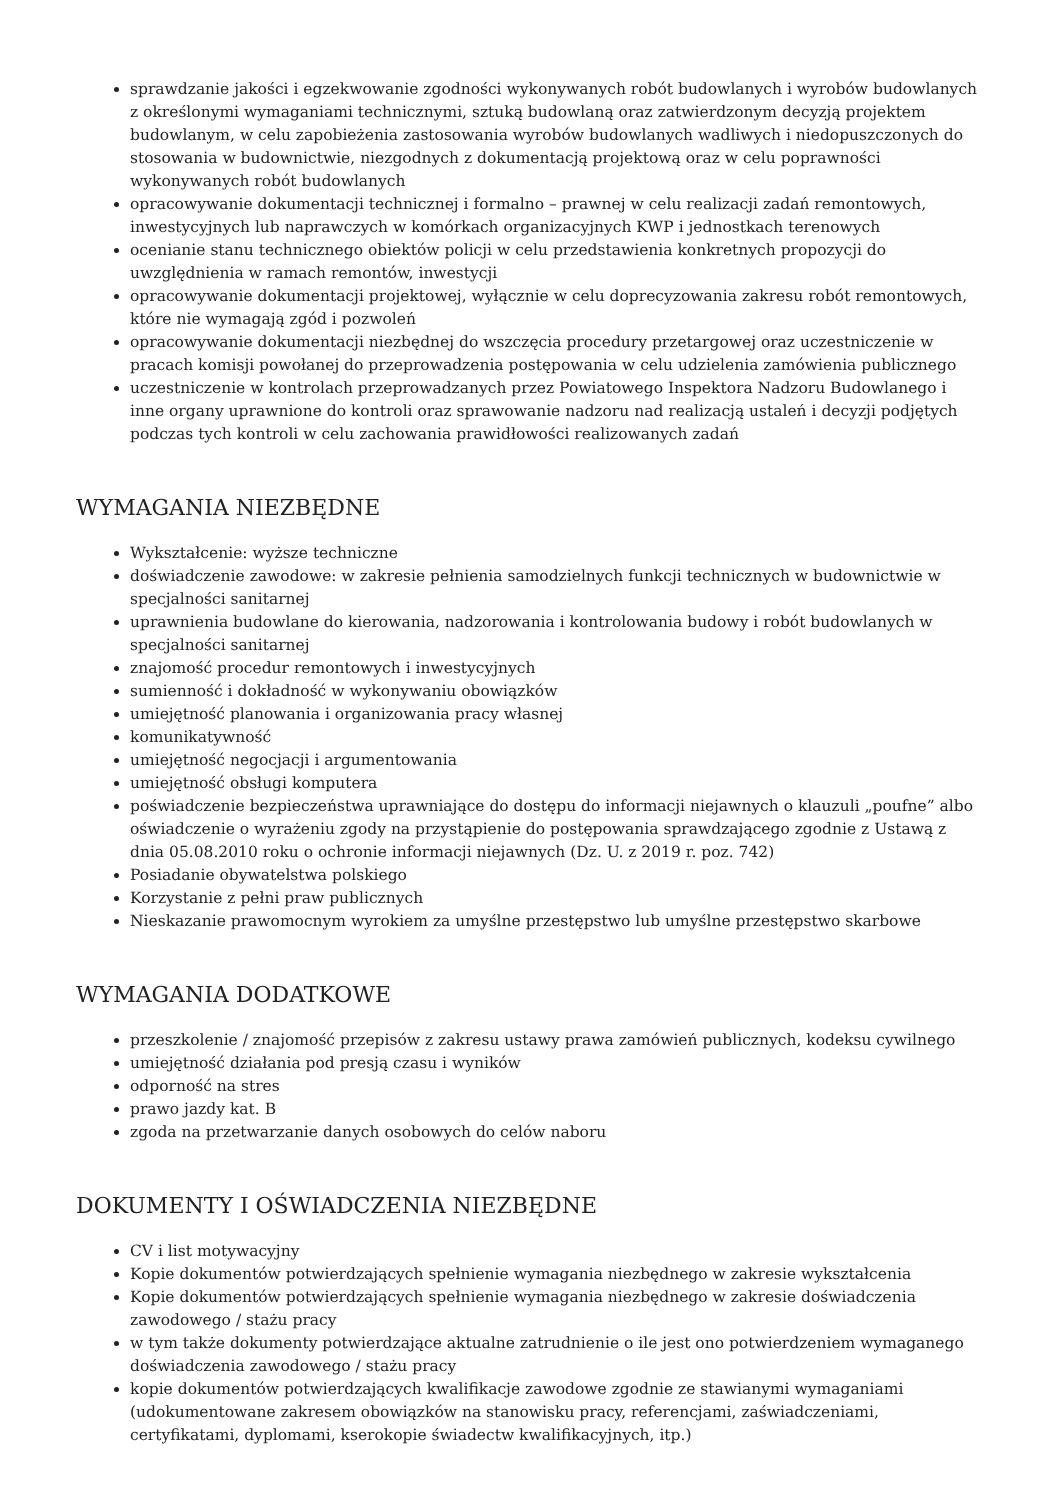sprawdzanie jakości i egzekwowanie zgodności wykonywanych robót budowlanych i wyrobów budowlanych z określonymi wymaganiami technicznymi, sztuką budowlaną oraz zatwierdzonym decyzją projektem budowlanym, w celu zapobieżenia zastosowania wyrobów budowlanych wadliwych i niedopuszczonych do stosowania w budownictwie, niezgodnych z dokumentacją projektową oraz w celu poprawności wykonywanych robót budowlanych
opracowywanie dokumentacji technicznej i formalno – prawnej w celu realizacji zadań remontowych, inwestycyjnych lub naprawczych w komórkach organizacyjnych KWP i jednostkach terenowych
ocenianie stanu technicznego obiektów policji w celu przedstawienia konkretnych propozycji do uwzględnienia w ramach remontów, inwestycji
opracowywanie dokumentacji projektowej, wyłącznie w celu doprecyzowania zakresu robót remontowych, które nie wymagają zgód i pozwoleń
opracowywanie dokumentacji niezbędnej do wszczęcia procedury przetargowej oraz uczestniczenie w pracach komisji powołanej do przeprowadzenia postępowania w celu udzielenia zamówienia publicznego
uczestniczenie w kontrolach przeprowadzanych przez Powiatowego Inspektora Nadzoru Budowlanego i inne organy uprawnione do kontroli oraz sprawowanie nadzoru nad realizacją ustaleń i decyzji podjętych podczas tych kontroli w celu zachowania prawidłowości realizowanych zadań
WYMAGANIA NIEZBĘDNE
Wykształcenie: wyższe techniczne
doświadczenie zawodowe: w zakresie pełnienia samodzielnych funkcji technicznych w budownictwie w specjalności sanitarnej
uprawnienia budowlane do kierowania, nadzorowania i kontrolowania budowy i robót budowlanych w specjalności sanitarnej
znajomość procedur remontowych i inwestycyjnych
sumienność i dokładność w wykonywaniu obowiązków
umiejętność planowania i organizowania pracy własnej
komunikatywność
umiejętność negocjacji i argumentowania
umiejętność obsługi komputera
poświadczenie bezpieczeństwa uprawniające do dostępu do informacji niejawnych o klauzuli „poufne” albo oświadczenie o wyrażeniu zgody na przystąpienie do postępowania sprawdzającego zgodnie z Ustawą z dnia 05.08.2010 roku o ochronie informacji niejawnych (Dz. U. z 2019 r. poz. 742)
Posiadanie obywatelstwa polskiego
Korzystanie z pełni praw publicznych
Nieskazanie prawomocnym wyrokiem za umyślne przestępstwo lub umyślne przestępstwo skarbowe
WYMAGANIA DODATKOWE
przeszkolenie / znajomość przepisów z zakresu ustawy prawa zamówień publicznych, kodeksu cywilnego
umiejętność działania pod presją czasu i wyników
odporność na stres
prawo jazdy kat. B
zgoda na przetwarzanie danych osobowych do celów naboru
DOKUMENTY I OŚWIADCZENIA NIEZBĘDNE
CV i list motywacyjny
Kopie dokumentów potwierdzających spełnienie wymagania niezbędnego w zakresie wykształcenia
Kopie dokumentów potwierdzających spełnienie wymagania niezbędnego w zakresie doświadczenia zawodowego / stażu pracy
w tym także dokumenty potwierdzające aktualne zatrudnienie o ile jest ono potwierdzeniem wymaganego doświadczenia zawodowego / stażu pracy
kopie dokumentów potwierdzających kwalifikacje zawodowe zgodnie ze stawianymi wymaganiami (udokumentowane zakresem obowiązków na stanowisku pracy, referencjami, zaświadczeniami, certyfikatami, dyplomami, kserokopie świadectw kwalifikacyjnych, itp.)